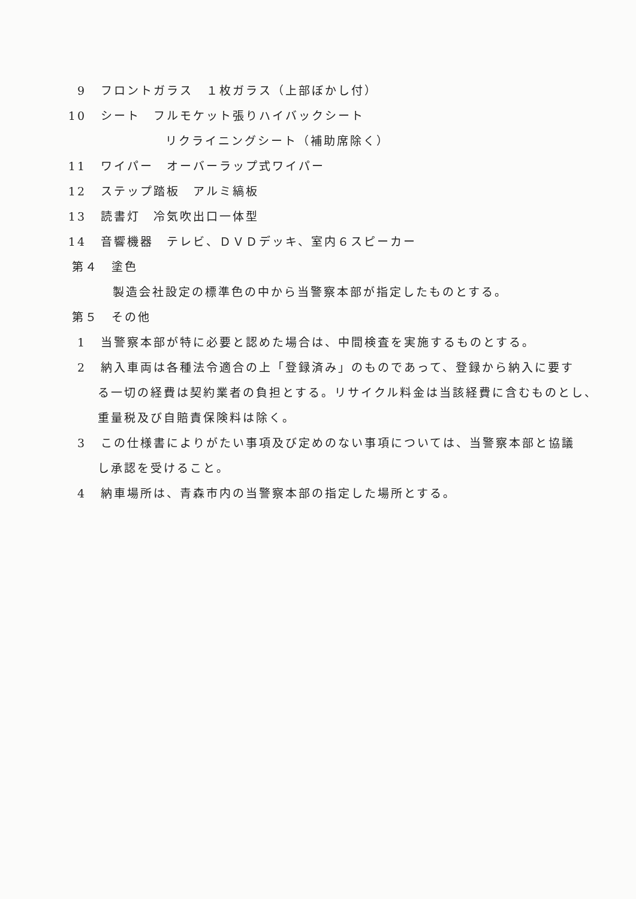9 フロントガラス　１枚ガラス（上部ぼかし付）
10 シート　フルモケット張りハイバックシート
リクライニングシート（補助席除く）
11 ワイパー　オーバーラップ式ワイパー
12 ステップ踏板　アルミ縞板
13 読書灯　冷気吹出口一体型
14 音響機器　テレビ、ＤＶＤデッキ、室内６スピーカー
第４　塗色
製造会社設定の標準色の中から当警察本部が指定したものとする。
第５　その他
1 当警察本部が特に必要と認めた場合は、中間検査を実施するものとする。
2 納入車両は各種法令適合の上「登録済み」のものであって、登録から納入に要す
る一切の経費は契約業者の負担とする。リサイクル料金は当該経費に含むものとし、
重量税及び自賠責保険料は除く。
3 この仕様書によりがたい事項及び定めのない事項については、当警察本部と協議
し承認を受けること。
4 納車場所は、青森市内の当警察本部の指定した場所とする。